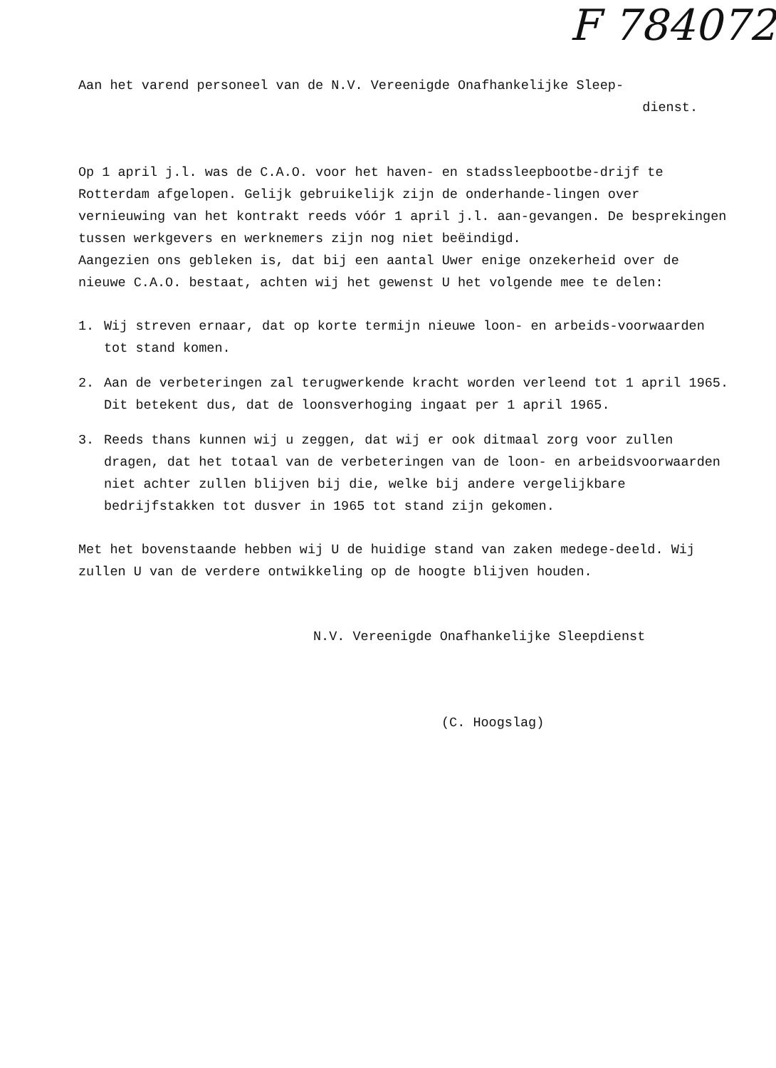F 784072
Aan het varend personeel van de N.V. Vereenigde Onafhankelijke Sleep-
dienst.
Op 1 april j.l. was de C.A.O. voor het haven- en stadssleepbootbe-drijf te Rotterdam afgelopen. Gelijk gebruikelijk zijn de onderhande-lingen over vernieuwing van het kontrakt reeds vóór 1 april j.l. aan-gevangen. De besprekingen tussen werkgevers en werknemers zijn nog niet beëindigd.
Aangezien ons gebleken is, dat bij een aantal Uwer enige onzekerheid over de nieuwe C.A.O. bestaat, achten wij het gewenst U het volgende mee te delen:
1. Wij streven ernaar, dat op korte termijn nieuwe loon- en arbeids-voorwaarden tot stand komen.
2. Aan de verbeteringen zal terugwerkende kracht worden verleend tot 1 april 1965. Dit betekent dus, dat de loonsverhoging ingaat per 1 april 1965.
3. Reeds thans kunnen wij u zeggen, dat wij er ook ditmaal zorg voor zullen dragen, dat het totaal van de verbeteringen van de loon- en arbeidsvoorwaarden niet achter zullen blijven bij die, welke bij andere vergelijkbare bedrijfstakken tot dusver in 1965 tot stand zijn gekomen.
Met het bovenstaande hebben wij U de huidige stand van zaken medege-deeld. Wij zullen U van de verdere ontwikkeling op de hoogte blijven houden.
N.V. Vereenigde Onafhankelijke Sleepdienst
(C. Hoogslag)